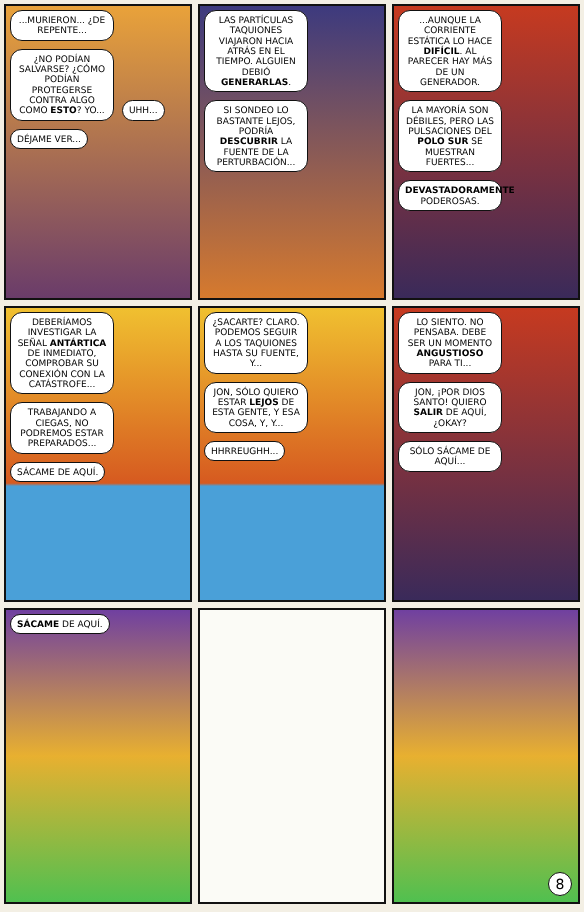...MURIERON... ¿DE REPENTE...
¿NO PODÍAN SALVARSE? ¿CÓMO PODÍAN PROTEGERSE CONTRA ALGO COMO ESTO? YO...
UHH... DÉJAME VER...
LAS PARTÍCULAS TAQUIONES VIAJARON HACIA ATRÁS EN EL TIEMPO. ALGUIEN DEBIÓ GENERARLAS.
SI SONDEO LO BASTANTE LEJOS, PODRÍA DESCUBRIR LA FUENTE DE LA PERTURBACIÓN...
...AUNQUE LA CORRIENTE ESTÁTICA LO HACE DIFÍCIL. AL PARECER HAY MÁS DE UN GENERADOR.
LA MAYORÍA SON DÉBILES, PERO LAS PULSACIONES DEL POLO SUR SE MUESTRAN FUERTES...
DEVASTADORAMENTE PODEROSAS.
DEBERÍAMOS INVESTIGAR LA SEÑAL ANTÁRTICA DE INMEDIATO, COMPROBAR SU CONEXIÓN CON LA CATÁSTROFE...
TRABAJANDO A CIEGAS, NO PODREMOS ESTAR PREPARADOS...
SÁCAME DE AQUÍ.
¿SACARTE? CLARO. PODEMOS SEGUIR A LOS TAQUIONES HASTA SU FUENTE, Y...
JON, SÓLO QUIERO ESTAR LEJOS DE ESTA GENTE, Y ESA COSA, Y, Y...
HHRREUGHH...
LO SIENTO. NO PENSABA. DEBE SER UN MOMENTO ANGUSTIOSO PARA TI...
JON, ¡POR DIOS SANTO! QUIERO SALIR DE AQUÍ, ¿OKAY?
SÓLO SÁCAME DE AQUÍ...
SÁCAME DE AQUÍ.
8